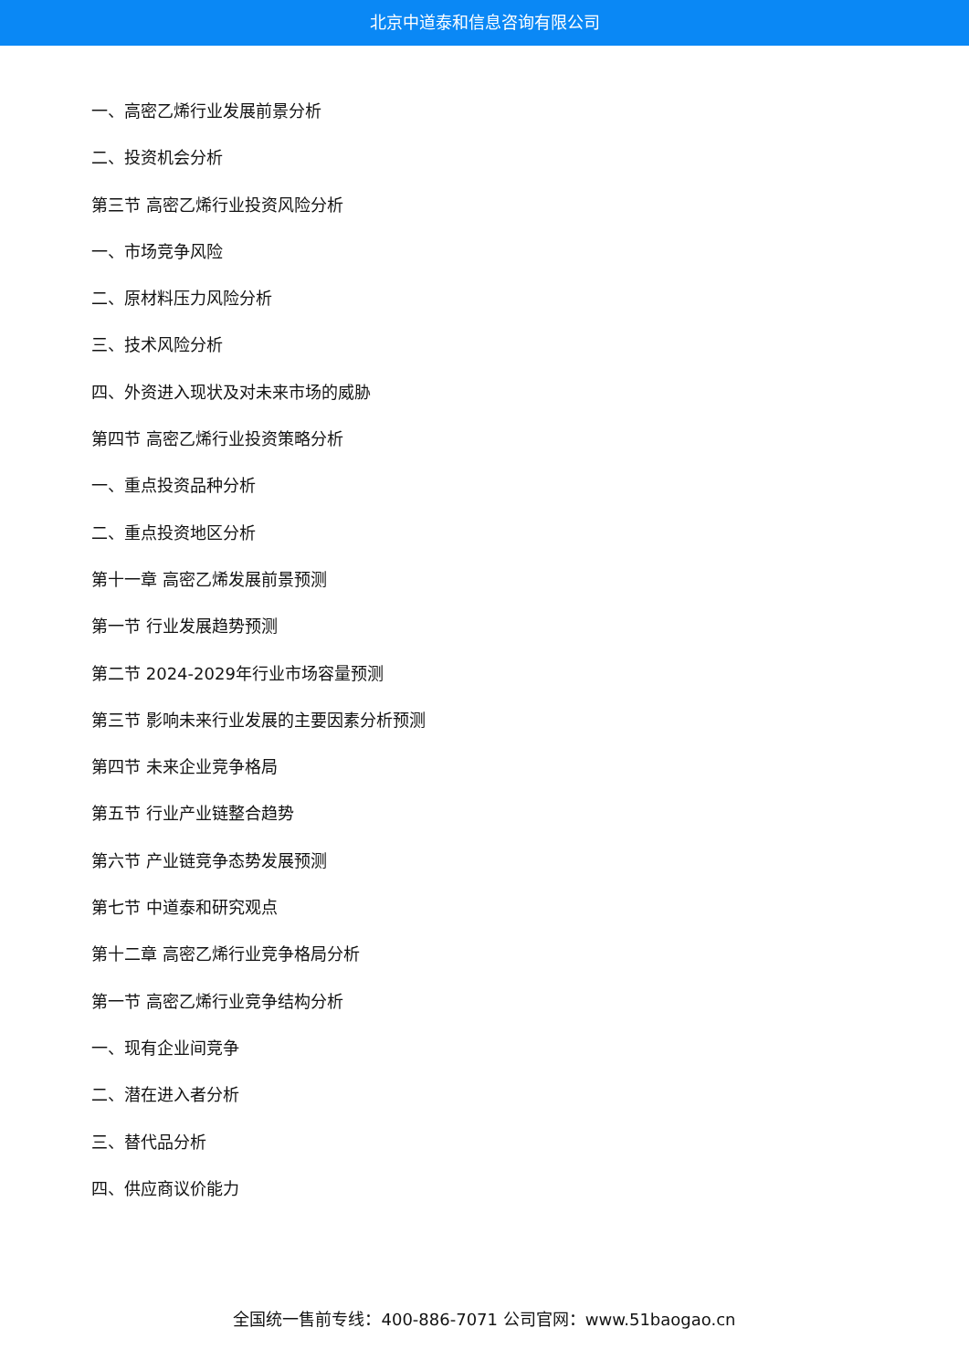北京中道泰和信息咨询有限公司
一、高密乙烯行业发展前景分析
二、投资机会分析
第三节 高密乙烯行业投资风险分析
一、市场竞争风险
二、原材料压力风险分析
三、技术风险分析
四、外资进入现状及对未来市场的威胁
第四节 高密乙烯行业投资策略分析
一、重点投资品种分析
二、重点投资地区分析
第十一章 高密乙烯发展前景预测
第一节 行业发展趋势预测
第二节 2024-2029年行业市场容量预测
第三节 影响未来行业发展的主要因素分析预测
第四节 未来企业竞争格局
第五节 行业产业链整合趋势
第六节 产业链竞争态势发展预测
第七节 中道泰和研究观点
第十二章 高密乙烯行业竞争格局分析
第一节 高密乙烯行业竞争结构分析
一、现有企业间竞争
二、潜在进入者分析
三、替代品分析
四、供应商议价能力
全国统一售前专线：400-886-7071 公司官网：www.51baogao.cn